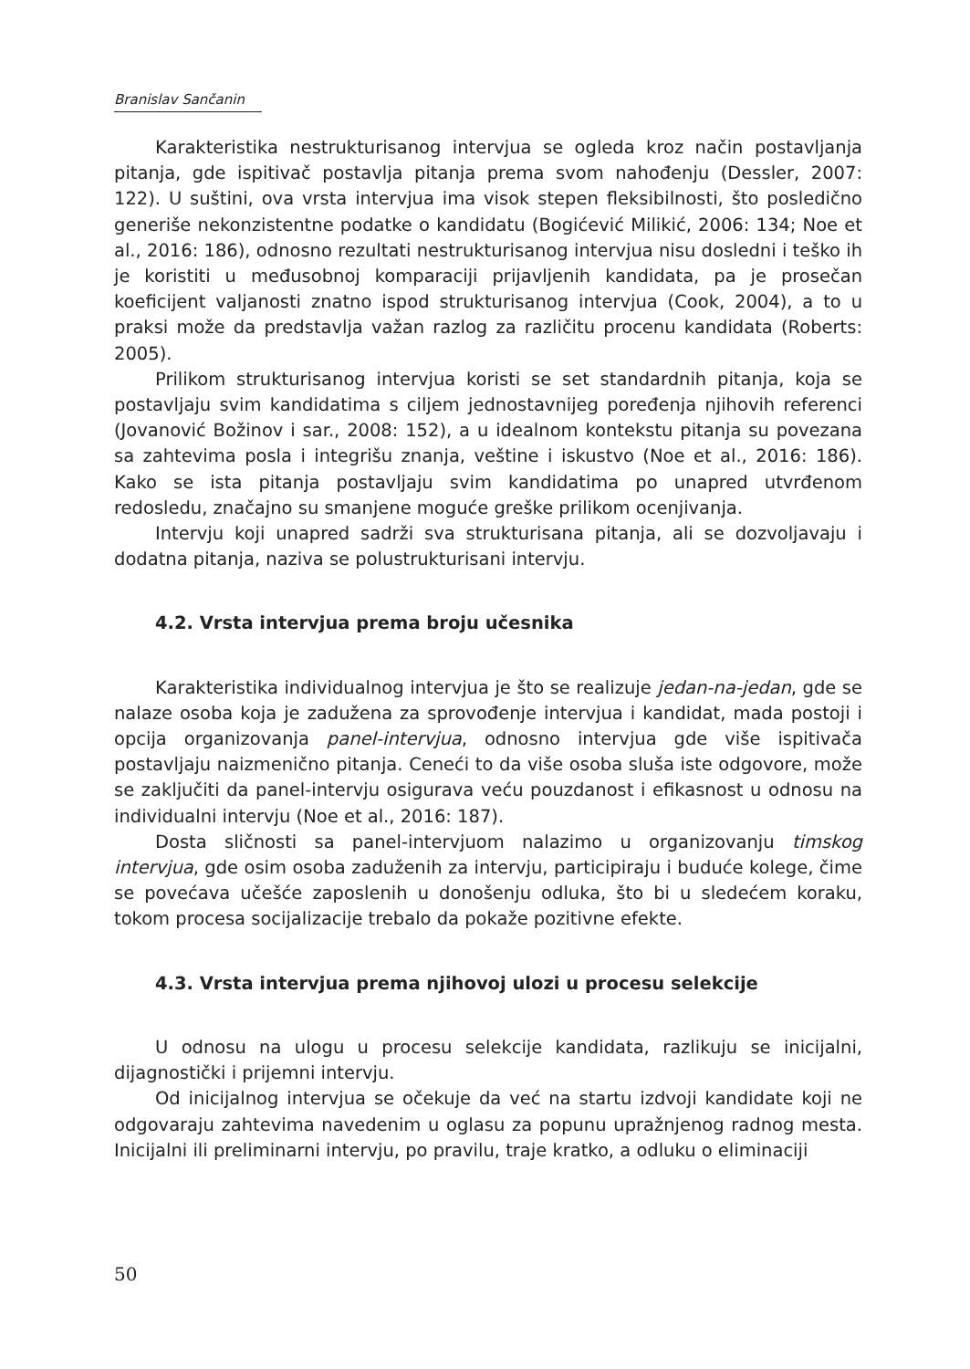Branislav Sančanin
Karakteristika nestrukturisanog intervjua se ogleda kroz način postavljanja pitanja, gde ispitivač postavlja pitanja prema svom nahođenju (Dessler, 2007: 122). U suštini, ova vrsta intervjua ima visok stepen fleksibilnosti, što posledično generiše nekonzistentne podatke o kandidatu (Bogićević Milikić, 2006: 134; Noe et al., 2016: 186), odnosno rezultati nestrukturisanog intervjua nisu dosledni i teško ih je koristiti u međusobnoj komparaciji prijavljenih kandidata, pa je prosečan koeficijent valjanosti znatno ispod strukturisanog intervjua (Cook, 2004), a to u praksi može da predstavlja važan razlog za različitu procenu kandidata (Roberts: 2005).
Prilikom strukturisanog intervjua koristi se set standardnih pitanja, koja se postavljaju svim kandidatima s ciljem jednostavnijeg poređenja njihovih referenci (Jovanović Božinov i sar., 2008: 152), a u idealnom kontekstu pitanja su povezana sa zahtevima posla i integrišu znanja, veštine i iskustvo (Noe et al., 2016: 186). Kako se ista pitanja postavljaju svim kandidatima po unapred utvrđenom redosledu, značajno su smanjene moguće greške prilikom ocenjivanja.
Intervju koji unapred sadrži sva strukturisana pitanja, ali se dozvoljavaju i dodatna pitanja, naziva se polustrukturisani intervju.
4.2. Vrsta intervjua prema broju učesnika
Karakteristika individualnog intervjua je što se realizuje jedan-na-jedan, gde se nalaze osoba koja je zadužena za sprovođenje intervjua i kandidat, mada postoji i opcija organizovanja panel-intervjua, odnosno intervjua gde više ispitivača postavljaju naizmenično pitanja. Ceneći to da više osoba sluša iste odgovore, može se zaključiti da panel-intervju osigurava veću pouzdanost i efikasnost u odnosu na individualni intervju (Noe et al., 2016: 187).
Dosta sličnosti sa panel-intervjuom nalazimo u organizovanju timskog intervjua, gde osim osoba zaduženih za intervju, participiraju i buduće kolege, čime se povećava učešće zaposlenih u donošenju odluka, što bi u sledećem koraku, tokom procesa socijalizacije trebalo da pokaže pozitivne efekte.
4.3. Vrsta intervjua prema njihovoj ulozi u procesu selekcije
U odnosu na ulogu u procesu selekcije kandidata, razlikuju se inicijalni, dijagnostički i prijemni intervju.
Od inicijalnog intervjua se očekuje da već na startu izdvoji kandidate koji ne odgovaraju zahtevima navedenim u oglasu za popunu upražnjenog radnog mesta. Inicijalni ili preliminarni intervju, po pravilu, traje kratko, a odluku o eliminaciji
50